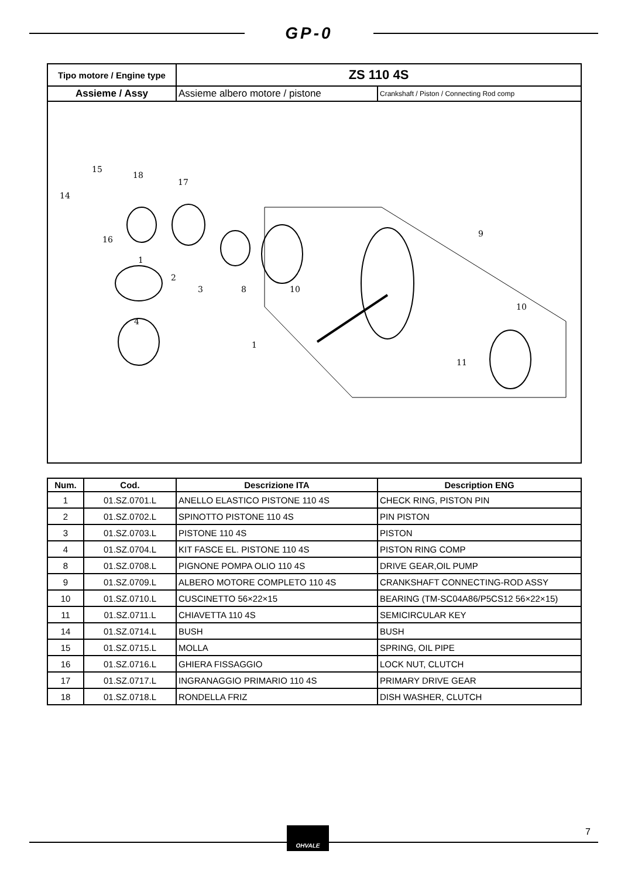GP-0
| Tipo motore / Engine type | ZS 110 4S | |
| Assieme / Assy | Assieme albero motore / pistone | Crankshaft / Piston / Connecting Rod comp |
14
15
16
18
17
1
2
3
4
8
10
9
10
11
1
| Num. | Cod. | Descrizione ITA | Description ENG |
| --- | --- | --- | --- |
| 1 | 01.SZ.0701.L | ANELLO ELASTICO PISTONE 110 4S | CHECK RING, PISTON PIN |
| 2 | 01.SZ.0702.L | SPINOTTO PISTONE 110 4S | PIN PISTON |
| 3 | 01.SZ.0703.L | PISTONE 110 4S | PISTON |
| 4 | 01.SZ.0704.L | KIT FASCE EL. PISTONE 110 4S | PISTON RING COMP |
| 8 | 01.SZ.0708.L | PIGNONE POMPA OLIO 110 4S | DRIVE GEAR,OIL PUMP |
| 9 | 01.SZ.0709.L | ALBERO MOTORE COMPLETO 110 4S | CRANKSHAFT CONNECTING-ROD ASSY |
| 10 | 01.SZ.0710.L | CUSCINETTO 56×22×15 | BEARING (TM-SC04A86/P5CS12 56×22×15) |
| 11 | 01.SZ.0711.L | CHIAVETTA 110 4S | SEMICIRCULAR KEY |
| 14 | 01.SZ.0714.L | BUSH | BUSH |
| 15 | 01.SZ.0715.L | MOLLA | SPRING, OIL PIPE |
| 16 | 01.SZ.0716.L | GHIERA FISSAGGIO | LOCK NUT, CLUTCH |
| 17 | 01.SZ.0717.L | INGRANAGGIO PRIMARIO 110 4S | PRIMARY DRIVE GEAR |
| 18 | 01.SZ.0718.L | RONDELLA FRIZ | DISH WASHER, CLUTCH |
OHVALE 7